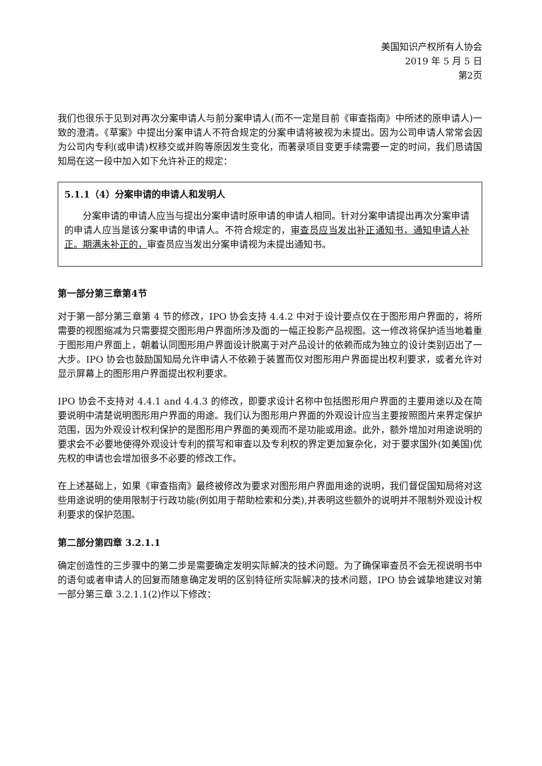美国知识产权所有人协会
2019 年 5 月 5 日
第2页
我们也很乐于见到对再次分案申请人与前分案申请人(而不一定是目前《审查指南》中所述的原申请人)一致的澄清。《草案》中提出分案申请人不符合规定的分案申请将被视为未提出。因为公司申请人常常会因为公司内专利(或申请)权移交或并购等原因发生变化，而著录项目变更手续需要一定的时间，我们恳请国知局在这一段中加入如下允许补正的规定：
5.1.1（4）分案申请的申请人和发明人
分案申请的申请人应当与提出分案申请时原申请的申请人相同。针对分案申请提出再次分案申请的申请人应当是该分案申请的申请人。不符合规定的，审查员应当发出补正通知书，通知申请人补正。期满未补正的，审查员应当发出分案申请视为未提出通知书。
第一部分第三章第4节
对于第一部分第三章第 4 节的修改，IPO 协会支持 4.4.2 中对于设计要点仅在于图形用户界面的，将所需要的视图缩减为只需要提交图形用户界面所涉及面的一幅正投影产品视图。这一修改将保护适当地着重于图形用户界面上，朝着认同图形用户界面设计脱离于对产品设计的依赖而成为独立的设计类别迈出了一大步。IPO 协会也鼓励国知局允许申请人不依赖于装置而仅对图形用户界面提出权利要求，或者允许对显示屏幕上的图形用户界面提出权利要求。
IPO 协会不支持对 4.4.1 and 4.4.3 的修改，即要求设计名称中包括图形用户界面的主要用途以及在简要说明中清楚说明图形用户界面的用途。我们认为图形用户界面的外观设计应当主要按照图片来界定保护范围，因为外观设计权利保护的是图形用户界面的美观而不是功能或用途。此外，额外增加对用途说明的要求会不必要地使得外观设计专利的撰写和审查以及专利权的界定更加复杂化，对于要求国外(如美国)优先权的申请也会增加很多不必要的修改工作。
在上述基础上，如果《审查指南》最终被修改为要求对图形用户界面用途的说明，我们督促国知局将对这些用途说明的使用限制于行政功能(例如用于帮助检索和分类),并表明这些额外的说明并不限制外观设计权利要求的保护范围。
第二部分第四章 3.2.1.1
确定创造性的三步骤中的第二步是需要确定发明实际解决的技术问题。为了确保审查员不会无视说明书中的语句或者申请人的回复而随意确定发明的区别特征所实际解决的技术问题，IPO 协会诚挚地建议对第一部分第三章 3.2.1.1(2)作以下修改：